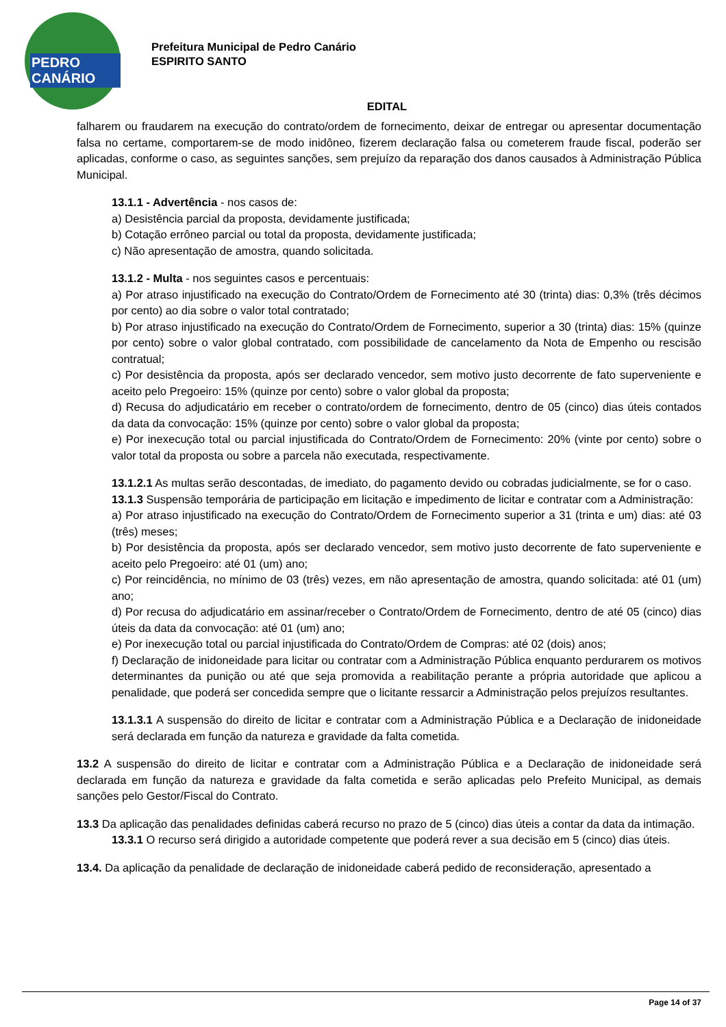PEDRO CANÁRIO
Prefeitura Municipal de Pedro Canário
ESPIRITO SANTO
EDITAL
falharem ou fraudarem na execução do contrato/ordem de fornecimento, deixar de entregar ou apresentar documentação falsa no certame, comportarem-se de modo inidôneo, fizerem declaração falsa ou cometerem fraude fiscal, poderão ser aplicadas, conforme o caso, as seguintes sanções, sem prejuízo da reparação dos danos causados à Administração Pública Municipal.
13.1.1 - Advertência - nos casos de:
a) Desistência parcial da proposta, devidamente justificada;
b) Cotação errôneo parcial ou total da proposta, devidamente justificada;
c) Não apresentação de amostra, quando solicitada.
13.1.2 - Multa - nos seguintes casos e percentuais:
a) Por atraso injustificado na execução do Contrato/Ordem de Fornecimento até 30 (trinta) dias: 0,3% (três décimos por cento) ao dia sobre o valor total contratado;
b) Por atraso injustificado na execução do Contrato/Ordem de Fornecimento, superior a 30 (trinta) dias: 15% (quinze por cento) sobre o valor global contratado, com possibilidade de cancelamento da Nota de Empenho ou rescisão contratual;
c) Por desistência da proposta, após ser declarado vencedor, sem motivo justo decorrente de fato superveniente e aceito pelo Pregoeiro: 15% (quinze por cento) sobre o valor global da proposta;
d) Recusa do adjudicatário em receber o contrato/ordem de fornecimento, dentro de 05 (cinco) dias úteis contados da data da convocação: 15% (quinze por cento) sobre o valor global da proposta;
e) Por inexecução total ou parcial injustificada do Contrato/Ordem de Fornecimento: 20% (vinte por cento) sobre o valor total da proposta ou sobre a parcela não executada, respectivamente.
13.1.2.1 As multas serão descontadas, de imediato, do pagamento devido ou cobradas judicialmente, se for o caso.
13.1.3 Suspensão temporária de participação em licitação e impedimento de licitar e contratar com a Administração:
a) Por atraso injustificado na execução do Contrato/Ordem de Fornecimento superior a 31 (trinta e um) dias: até 03 (três) meses;
b) Por desistência da proposta, após ser declarado vencedor, sem motivo justo decorrente de fato superveniente e aceito pelo Pregoeiro: até 01 (um) ano;
c) Por reincidência, no mínimo de 03 (três) vezes, em não apresentação de amostra, quando solicitada: até 01 (um) ano;
d) Por recusa do adjudicatário em assinar/receber o Contrato/Ordem de Fornecimento, dentro de até 05 (cinco) dias úteis da data da convocação: até 01 (um) ano;
e) Por inexecução total ou parcial injustificada do Contrato/Ordem de Compras: até 02 (dois) anos;
f) Declaração de inidoneidade para licitar ou contratar com a Administração Pública enquanto perdurarem os motivos determinantes da punição ou até que seja promovida a reabilitação perante a própria autoridade que aplicou a penalidade, que poderá ser concedida sempre que o licitante ressarcir a Administração pelos prejuízos resultantes.
13.1.3.1 A suspensão do direito de licitar e contratar com a Administração Pública e a Declaração de inidoneidade será declarada em função da natureza e gravidade da falta cometida.
13.2 A suspensão do direito de licitar e contratar com a Administração Pública e a Declaração de inidoneidade será declarada em função da natureza e gravidade da falta cometida e serão aplicadas pelo Prefeito Municipal, as demais sanções pelo Gestor/Fiscal do Contrato.
13.3 Da aplicação das penalidades definidas caberá recurso no prazo de 5 (cinco) dias úteis a contar da data da intimação.
13.3.1 O recurso será dirigido a autoridade competente que poderá rever a sua decisão em 5 (cinco) dias úteis.
13.4. Da aplicação da penalidade de declaração de inidoneidade caberá pedido de reconsideração, apresentado a
Page 14 of 37